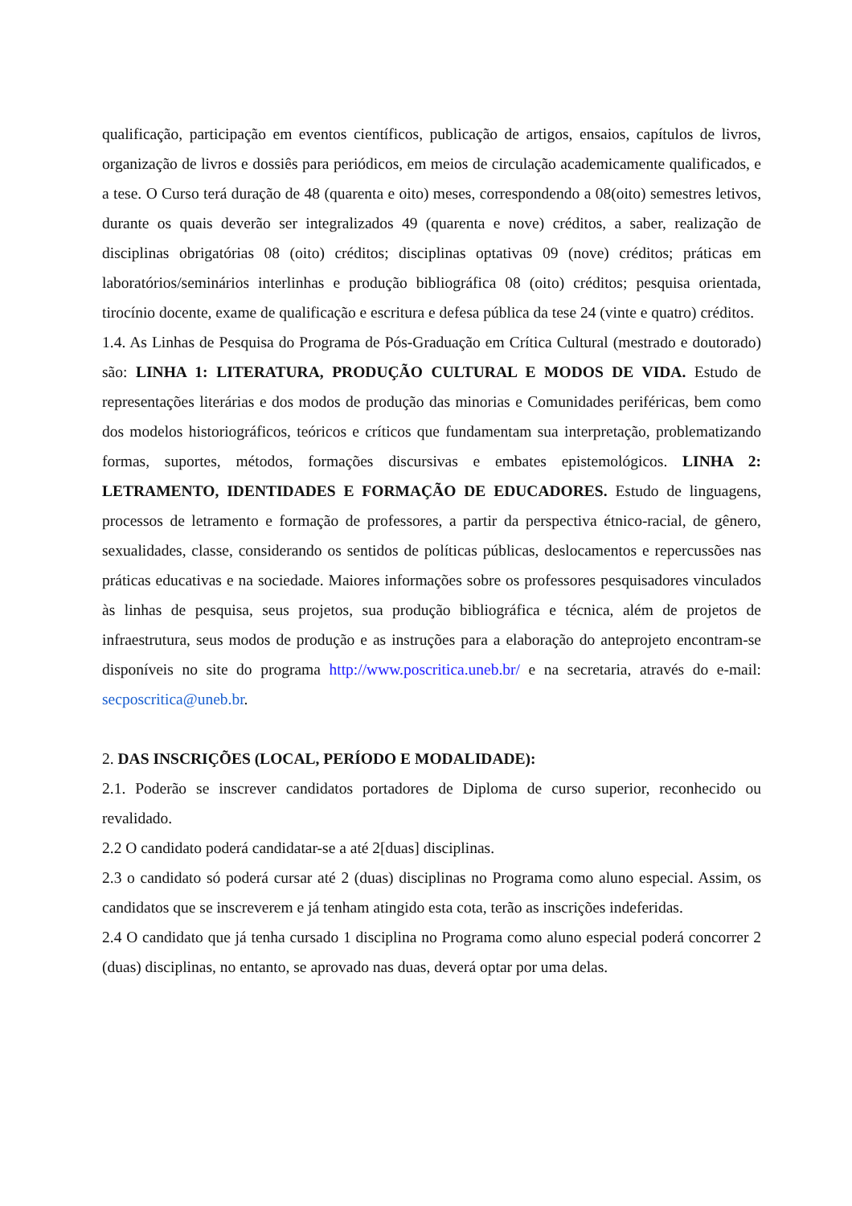qualificação, participação em eventos científicos, publicação de artigos, ensaios, capítulos de livros, organização de livros e dossiês para periódicos, em meios de circulação academicamente qualificados, e a tese. O Curso terá duração de 48 (quarenta e oito) meses, correspondendo a 08(oito) semestres letivos, durante os quais deverão ser integralizados 49 (quarenta e nove) créditos, a saber, realização de disciplinas obrigatórias 08 (oito) créditos; disciplinas optativas 09 (nove) créditos; práticas em laboratórios/seminários interlinhas e produção bibliográfica 08 (oito) créditos; pesquisa orientada, tirocínio docente, exame de qualificação e escritura e defesa pública da tese 24 (vinte e quatro) créditos.
1.4. As Linhas de Pesquisa do Programa de Pós-Graduação em Crítica Cultural (mestrado e doutorado) são: LINHA 1: LITERATURA, PRODUÇÃO CULTURAL E MODOS DE VIDA. Estudo de representações literárias e dos modos de produção das minorias e Comunidades periféricas, bem como dos modelos historiográficos, teóricos e críticos que fundamentam sua interpretação, problematizando formas, suportes, métodos, formações discursivas e embates epistemológicos. LINHA 2: LETRAMENTO, IDENTIDADES E FORMAÇÃO DE EDUCADORES. Estudo de linguagens, processos de letramento e formação de professores, a partir da perspectiva étnico-racial, de gênero, sexualidades, classe, considerando os sentidos de políticas públicas, deslocamentos e repercussões nas práticas educativas e na sociedade. Maiores informações sobre os professores pesquisadores vinculados às linhas de pesquisa, seus projetos, sua produção bibliográfica e técnica, além de projetos de infraestrutura, seus modos de produção e as instruções para a elaboração do anteprojeto encontram-se disponíveis no site do programa http://www.poscritica.uneb.br/ e na secretaria, através do e-mail: secposcritica@uneb.br.
2. DAS INSCRIÇÕES (LOCAL, PERÍODO E MODALIDADE):
2.1. Poderão se inscrever candidatos portadores de Diploma de curso superior, reconhecido ou revalidado.
2.2 O candidato poderá candidatar-se a até 2[duas] disciplinas.
2.3 o candidato só poderá cursar até 2 (duas) disciplinas no Programa como aluno especial. Assim, os candidatos que se inscreverem e já tenham atingido esta cota, terão as inscrições indeferidas.
2.4 O candidato que já tenha cursado 1 disciplina no Programa como aluno especial poderá concorrer 2 (duas) disciplinas, no entanto, se aprovado nas duas, deverá optar por uma delas.